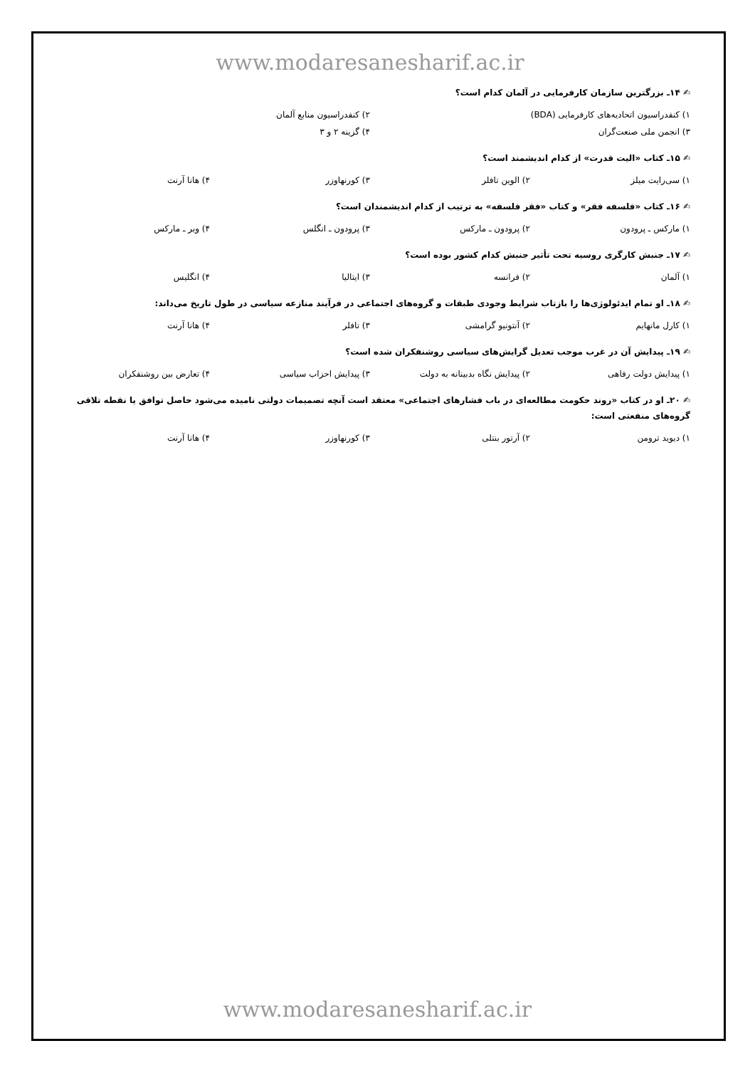www.modaresanesharif.ac.ir
✍ ۱۴ـ بزرگترین سازمان کارفرمایی در آلمان کدام است؟
۱) کنفدراسیون اتحادیه‌های کارفرمایی (BDA) ۲) کنفدراسیون منابع آلمان
۳) انجمن ملی صنعت‌گران ۴) گزینه ۲ و ۳
✍ ۱۵ـ کتاب «الیت قدرت» از کدام اندیشمند است؟
۱) سی‌رایت میلز ۲) الوین تافلر ۳) کورنهاوزر ۴) هانا آرنت
✍ ۱۶ـ کتاب «فلسفه فقر» و کتاب «فقر فلسفه» به ترتیب از کدام اندیشمندان است؟
۱) مارکس ـ پرودون ۲) پرودون ـ مارکس ۳) پرودون ـ انگلس ۴) وبر ـ مارکس
✍ ۱۷ـ جنبش کارگری روسیه تحت تأثیر جنبش کدام کشور بوده است؟
۱) آلمان ۲) فرانسه ۳) ایتالیا ۴) انگلیس
✍ ۱۸ـ او تمام ایدئولوژی‌ها را بازتاب شرایط وجودی طبقات و گروه‌های اجتماعی در فرآیند منازعه سیاسی در طول تاریخ می‌داند:
۱) کارل مانهایم ۲) آنتونیو گرامشی ۳) تافلر ۴) هانا آرنت
✍ ۱۹ـ پیدایش آن در غرب موجب تعدیل گرایش‌های سیاسی روشنفکران شده است؟
۱) پیدایش دولت رفاهی ۲) پیدایش نگاه بدبینانه به دولت ۳) پیدایش احزاب سیاسی ۴) تعارض بین روشنفکران
✍ ۲۰ـ او در کتاب «روند حکومت مطالعه‌ای در باب فشارهای اجتماعی» معتقد است آنچه تصمیمات دولتی نامیده می‌شود حاصل توافق یا نقطه تلاقی گروه‌های منفعتی است:
۱) دیوید ترومن ۲) آرتور بنتلی ۳) کورنهاوزر ۴) هانا آرنت
www.modaresanesharif.ac.ir